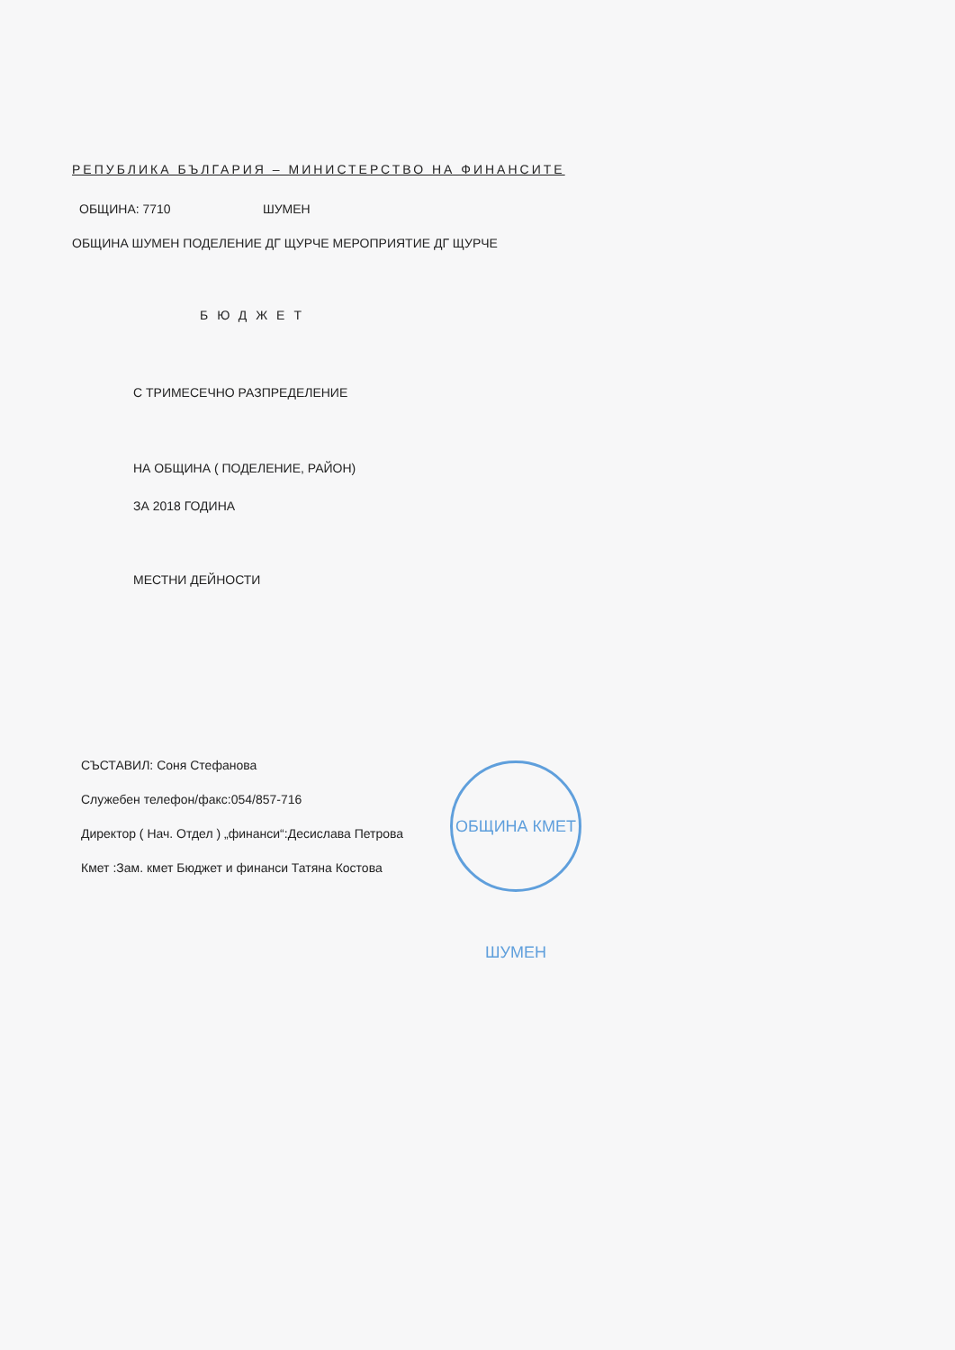ОБЩИНА КМЕТ ШУМЕН
РЕПУБЛИКА БЪЛГАРИЯ – МИНИСТЕРСТВО НА ФИНАНСИТЕ
ОБЩИНА: 7710 ШУМЕН
ОБЩИНА ШУМЕН ПОДЕЛЕНИЕ ДГ ЩУРЧЕ МЕРОПРИЯТИЕ ДГ ЩУРЧЕ
БЮДЖЕТ
С ТРИМЕСЕЧНО РАЗПРЕДЕЛЕНИЕ
НА ОБЩИНА ( ПОДЕЛЕНИЕ, РАЙОН)
ЗА 2018 ГОДИНА
МЕСТНИ ДЕЙНОСТИ
СЪСТАВИЛ: Соня Стефанова
Служебен телефон/факс:054/857-716
Директор ( Нач. Отдел ) „финанси“:Десислава Петрова
Кмет :Зам. кмет Бюджет и финанси Татяна Костова